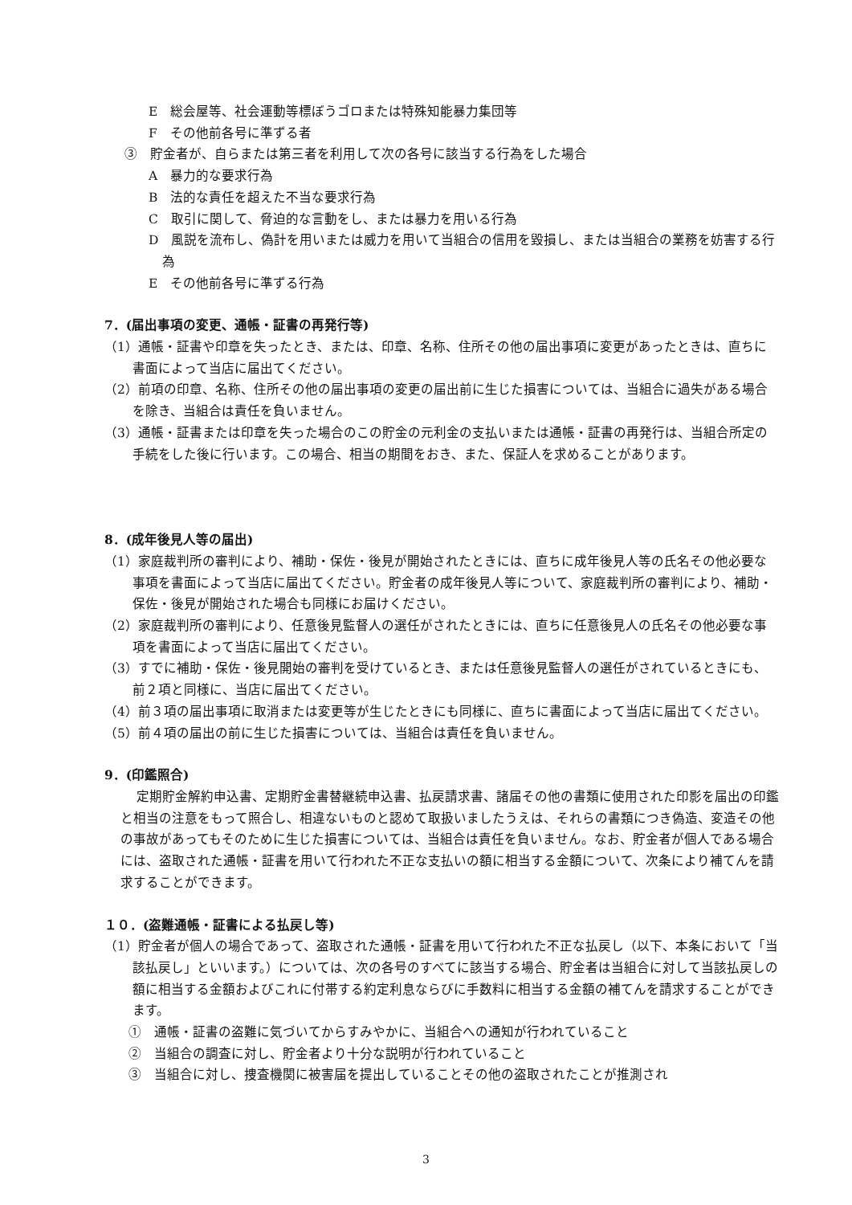E　総会屋等、社会運動等標ぼうゴロまたは特殊知能暴力集団等
F　その他前各号に準ずる者
③　貯金者が、自らまたは第三者を利用して次の各号に該当する行為をした場合
A　暴力的な要求行為
B　法的な責任を超えた不当な要求行為
C　取引に関して、脅迫的な言動をし、または暴力を用いる行為
D　風説を流布し、偽計を用いまたは威力を用いて当組合の信用を毀損し、または当組合の業務を妨害する行為
E　その他前各号に準ずる行為
7．(届出事項の変更、通帳・証書の再発行等)
（1）通帳・証書や印章を失ったとき、または、印章、名称、住所その他の届出事項に変更があったときは、直ちに書面によって当店に届出てください。
（2）前項の印章、名称、住所その他の届出事項の変更の届出前に生じた損害については、当組合に過失がある場合を除き、当組合は責任を負いません。
（3）通帳・証書または印章を失った場合のこの貯金の元利金の支払いまたは通帳・証書の再発行は、当組合所定の手続をした後に行います。この場合、相当の期間をおき、また、保証人を求めることがあります。
8．(成年後見人等の届出)
（1）家庭裁判所の審判により、補助・保佐・後見が開始されたときには、直ちに成年後見人等の氏名その他必要な事項を書面によって当店に届出てください。貯金者の成年後見人等について、家庭裁判所の審判により、補助・保佐・後見が開始された場合も同様にお届けください。
（2）家庭裁判所の審判により、任意後見監督人の選任がされたときには、直ちに任意後見人の氏名その他必要な事項を書面によって当店に届出てください。
（3）すでに補助・保佐・後見開始の審判を受けているとき、または任意後見監督人の選任がされているときにも、前２項と同様に、当店に届出てください。
（4）前３項の届出事項に取消または変更等が生じたときにも同様に、直ちに書面によって当店に届出てください。
（5）前４項の届出の前に生じた損害については、当組合は責任を負いません。
9．(印鑑照合)
定期貯金解約申込書、定期貯金書替継続申込書、払戻請求書、諸届その他の書類に使用された印影を届出の印鑑と相当の注意をもって照合し、相違ないものと認めて取扱いましたうえは、それらの書類につき偽造、変造その他の事故があってもそのために生じた損害については、当組合は責任を負いません。なお、貯金者が個人である場合には、盗取された通帳・証書を用いて行われた不正な支払いの額に相当する金額について、次条により補てんを請求することができます。
１０．(盗難通帳・証書による払戻し等)
（1）貯金者が個人の場合であって、盗取された通帳・証書を用いて行われた不正な払戻し（以下、本条において「当該払戻し」といいます。）については、次の各号のすべてに該当する場合、貯金者は当組合に対して当該払戻しの額に相当する金額およびこれに付帯する約定利息ならびに手数料に相当する金額の補てんを請求することができます。
①　通帳・証書の盗難に気づいてからすみやかに、当組合への通知が行われていること
②　当組合の調査に対し、貯金者より十分な説明が行われていること
③　当組合に対し、捜査機関に被害届を提出していることその他の盗取されたことが推測され
3